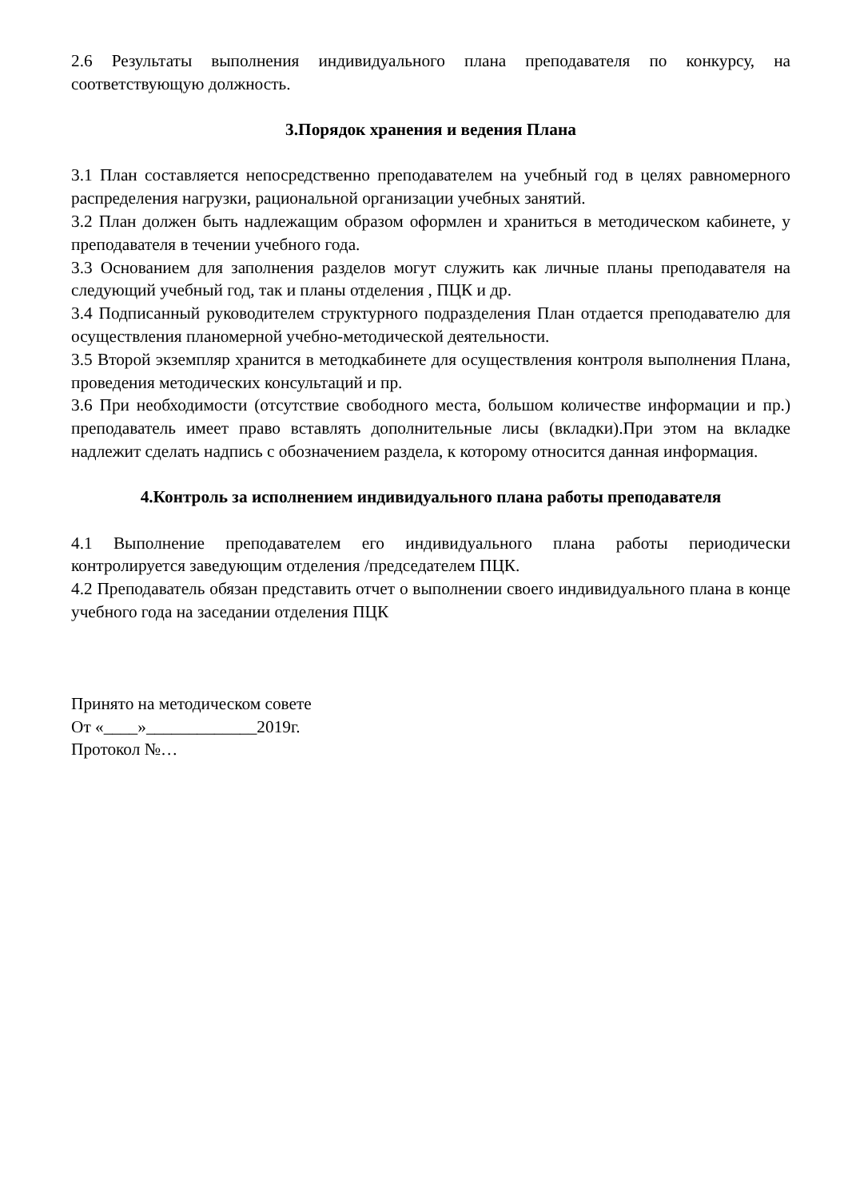2.6 Результаты выполнения индивидуального плана преподавателя по конкурсу, на соответствующую должность.
3.Порядок хранения и ведения Плана
3.1 План составляется непосредственно преподавателем на учебный год в целях равномерного распределения нагрузки, рациональной организации учебных занятий.
3.2 План должен быть надлежащим образом оформлен и храниться в методическом кабинете, у преподавателя в течении учебного года.
3.3 Основанием для заполнения разделов могут служить как личные планы преподавателя на следующий учебный год, так и планы отделения , ПЦК и др.
3.4 Подписанный руководителем структурного подразделения План отдается преподавателю для осуществления планомерной учебно-методической деятельности.
3.5 Второй экземпляр хранится в методкабинете для осуществления контроля выполнения Плана, проведения методических консультаций и пр.
3.6 При необходимости (отсутствие свободного места, большом количестве информации и пр.) преподаватель имеет право вставлять дополнительные лисы (вкладки).При этом на вкладке надлежит сделать надпись с обозначением раздела, к которому относится данная информация.
4.Контроль за исполнением индивидуального плана работы преподавателя
4.1 Выполнение преподавателем его индивидуального плана работы периодически контролируется заведующим отделения /председателем ПЦК.
4.2 Преподаватель обязан представить отчет о выполнении своего индивидуального плана в конце учебного года на заседании отделения ПЦК
Принято на методическом совете
От «____»_____________2019г.
Протокол №…